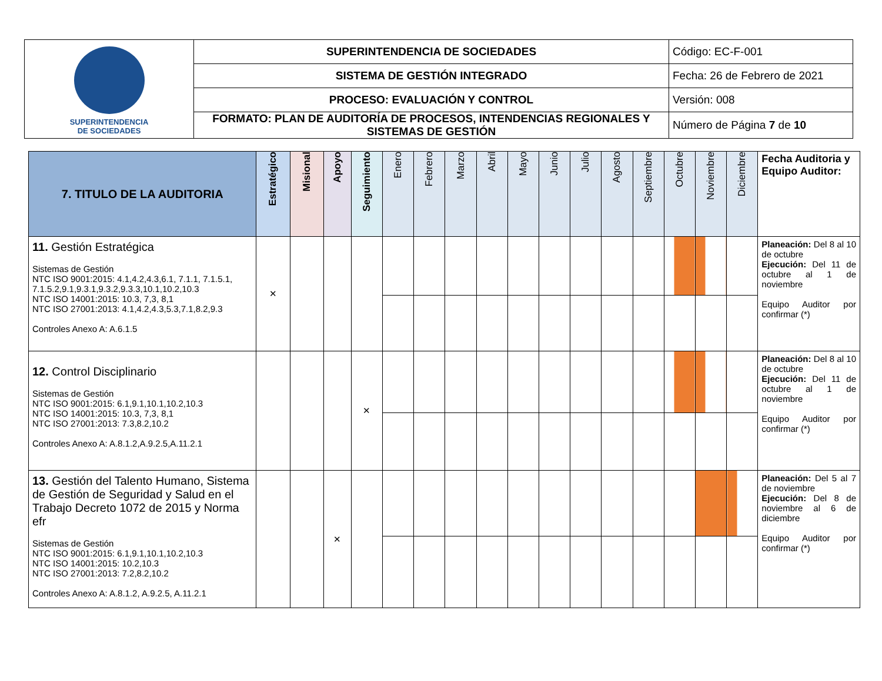| SUPERINTENDENCIA DE SOCIEDADES | SUPERINTENDENCIA DE SOCIEDADES | Código: EC-F-001 |
| | SISTEMA DE GESTIÓN INTEGRADO | Fecha: 26 de Febrero de 2021 |
| | PROCESO: EVALUACIÓN Y CONTROL | Versión: 008 |
| | FORMATO: PLAN DE AUDITORÍA DE PROCESOS, INTENDENCIAS REGIONALES Y SISTEMAS DE GESTIÓN | Número de Página 7 de 10 |
| 7. TITULO DE LA AUDITORIA | Estratégico | Misional | Apoyo | Seguimiento | Enero | Febrero | Marzo | Abril | Mayo | Junio | Julio | Agosto | Septiembre | Octubre | Noviembre | Diciembre | Fecha Auditoria y Equipo Auditor: |
| --- | --- | --- | --- | --- | --- | --- | --- | --- | --- | --- | --- | --- | --- | --- | --- | --- | --- |
| 11. Gestión Estratégica Sistemas de Gestión NTC ISO 9001:2015: 4.1,4.2,4.3,6.1, 7.1.1, 7.1.5.1, 7.1.5.2,9.1,9.3.1,9.3.2,9.3.3,10.1,10.2,10.3 NTC ISO 14001:2015: 10.3, 7,3, 8,1 NTC ISO 27001:2013: 4.1,4.2,4.3,5.3,7.1,8.2,9.3 Controles Anexo A: A.6.1.5 | ✕ | | | | | | | | | | | | | | | | Planeación: Del 8 al 10 de octubre Ejecución: Del 11 de octubre al 1 de noviembre Equipo Auditor por confirmar (*) |
| 12. Control Disciplinario Sistemas de Gestión NTC ISO 9001:2015: 6.1,9.1,10.1,10.2,10.3 NTC ISO 14001:2015: 10.3, 7,3, 8,1 NTC ISO 27001:2013: 7.3,8.2,10.2 Controles Anexo A: A.8.1.2,A.9.2.5,A.11.2.1 | | | | ✕ | | | | | | | | | | | | | Planeación: Del 8 al 10 de octubre Ejecución: Del 11 de octubre al 1 de noviembre Equipo Auditor por confirmar (*) |
| 13. Gestión del Talento Humano, Sistema de Gestión de Seguridad y Salud en el Trabajo Decreto 1072 de 2015 y Norma efr Sistemas de Gestión NTC ISO 9001:2015: 6.1,9.1,10.1,10.2,10.3 NTC ISO 14001:2015: 10.2,10.3 NTC ISO 27001:2013: 7.2,8.2,10.2 Controles Anexo A: A.8.1.2, A.9.2.5, A.11.2.1 | | | ✕ | | | | | | | | | | | | | | Planeación: Del 5 al 7 de noviembre Ejecución: Del 8 de noviembre al 6 de diciembre Equipo Auditor por confirmar (*) |